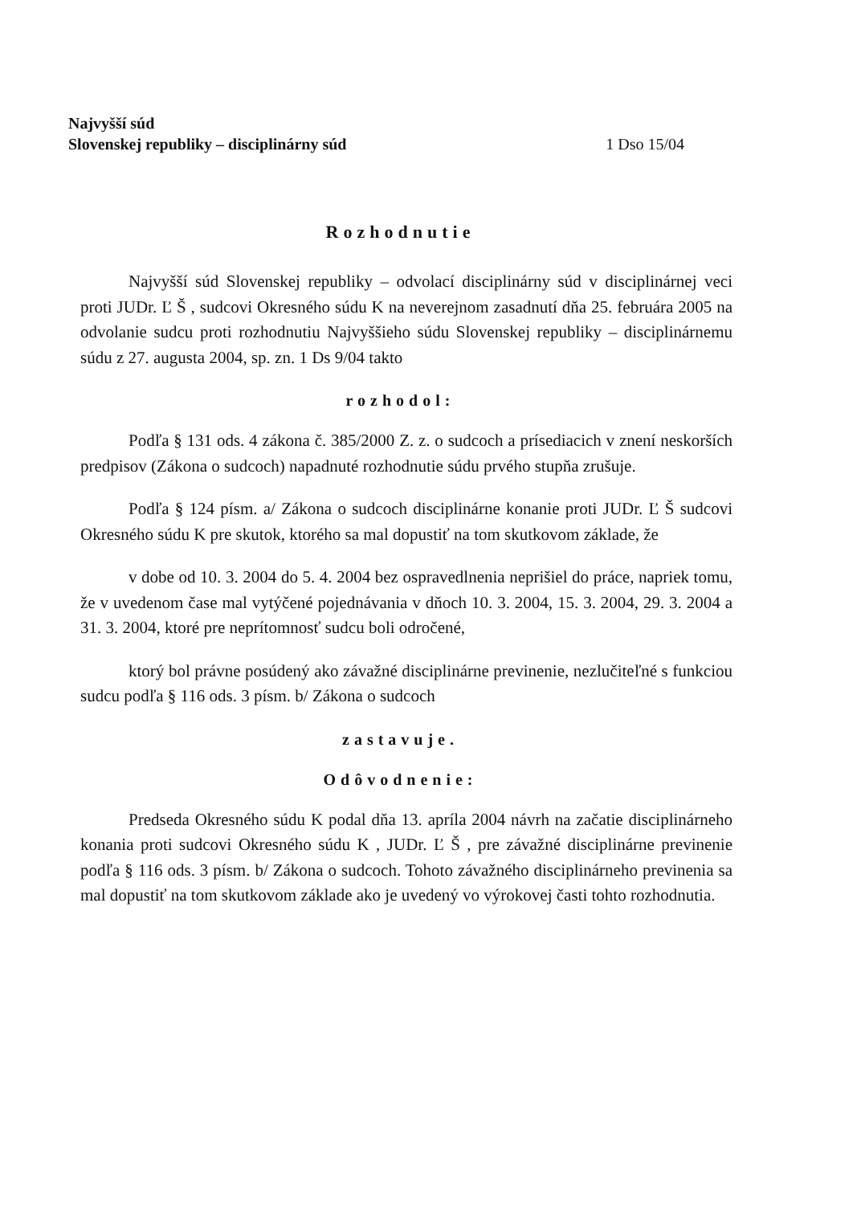Najvyšší súd
Slovenskej republiky – disciplinárny súd
1 Dso 15/04
Rozhodnutie
Najvyšší súd Slovenskej republiky – odvolací disciplinárny súd v disciplinárnej veci proti JUDr. Ľ Š , sudcovi Okresného súdu K na neverejnom zasadnutí dňa 25. februára 2005 na odvolanie sudcu proti rozhodnutiu Najvyššieho súdu Slovenskej republiky – disciplinárnemu súdu z 27. augusta 2004, sp. zn. 1 Ds 9/04 takto
rozhodol:
Podľa § 131 ods. 4 zákona č. 385/2000 Z. z. o sudcoch a prísediacich v znení neskorších predpisov (Zákona o sudcoch) napadnuté rozhodnutie súdu prvého stupňa zrušuje.
Podľa § 124 písm. a/ Zákona o sudcoch disciplinárne konanie proti JUDr. Ľ Š sudcovi Okresného súdu K pre skutok, ktorého sa mal dopustiť na tom skutkovom základe, že
v dobe od 10. 3. 2004 do 5. 4. 2004 bez ospravedlnenia neprišiel do práce, napriek tomu, že v uvedenom čase mal vytýčené pojednávania v dňoch 10. 3. 2004, 15. 3. 2004, 29. 3. 2004 a 31. 3. 2004, ktoré pre neprítomnosť sudcu boli odročené,
ktorý bol právne posúdený ako závažné disciplinárne previnenie, nezlučiteľné s funkciou sudcu podľa § 116 ods. 3 písm. b/ Zákona o sudcoch
zastavuje.
Odôvodnenie:
Predseda Okresného súdu K podal dňa 13. apríla 2004 návrh na začatie disciplinárneho konania proti sudcovi Okresného súdu K , JUDr. Ľ Š , pre závažné disciplinárne previnenie podľa § 116 ods. 3 písm. b/ Zákona o sudcoch. Tohoto závažného disciplinárneho previnenia sa mal dopustiť na tom skutkovom základe ako je uvedený vo výrokovej časti tohto rozhodnutia.